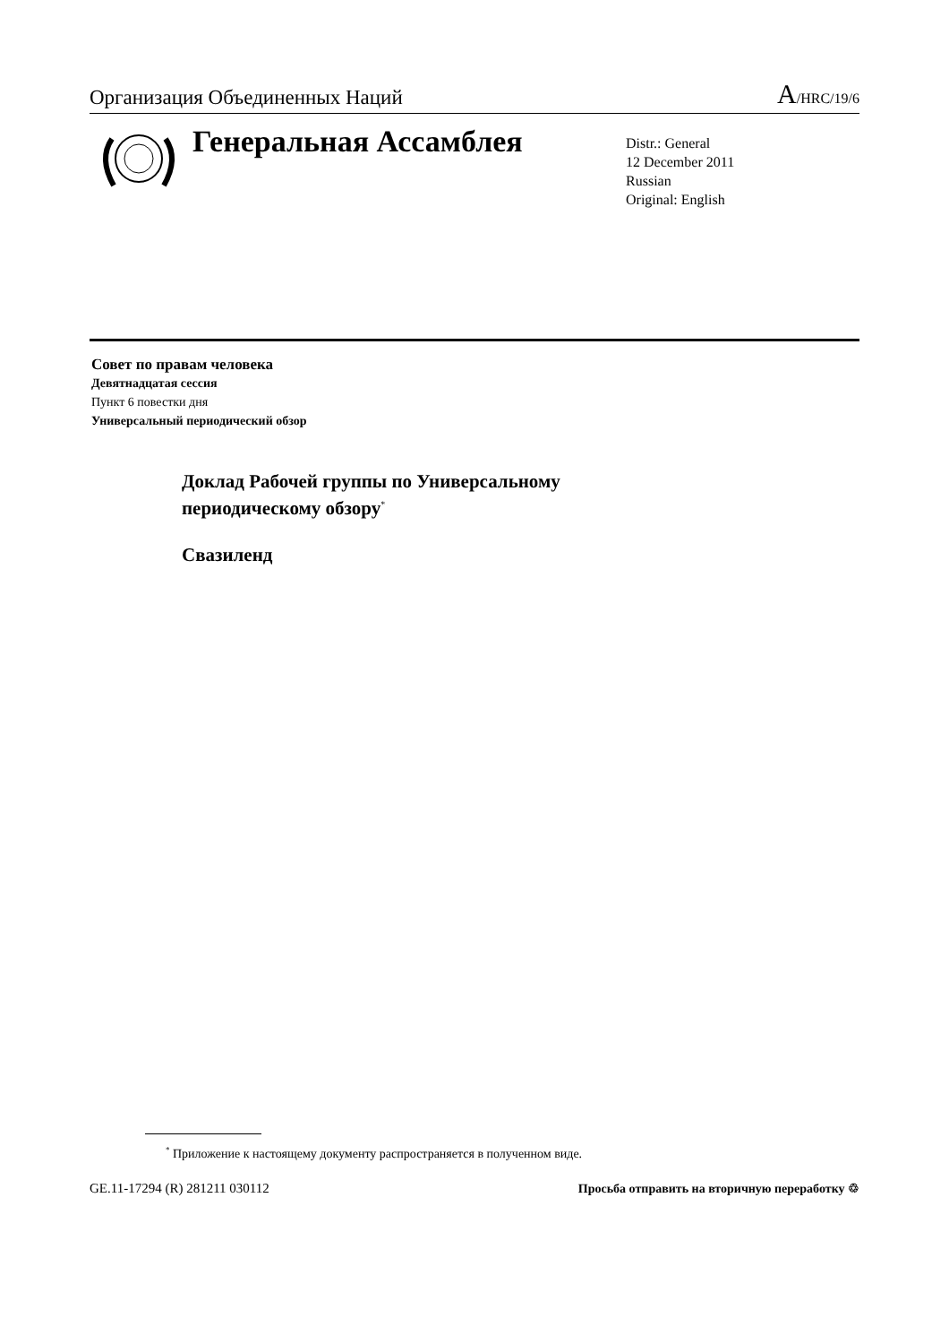Организация Объединенных Наций A/HRC/19/6
Генеральная Ассамблея
Distr.: General
12 December 2011
Russian
Original: English
Совет по правам человека
Девятнадцатая сессия
Пункт 6 повестки дня
Универсальный периодический обзор
Доклад Рабочей группы по Универсальному
периодическому обзору<sup>*</sup>
Свазиленд
<sup>*</sup> Приложение к настоящему документу распространяется в полученном виде.
GE.11-17294 (R) 281211 030112 Просьба отправить на вторичную переработку ♲